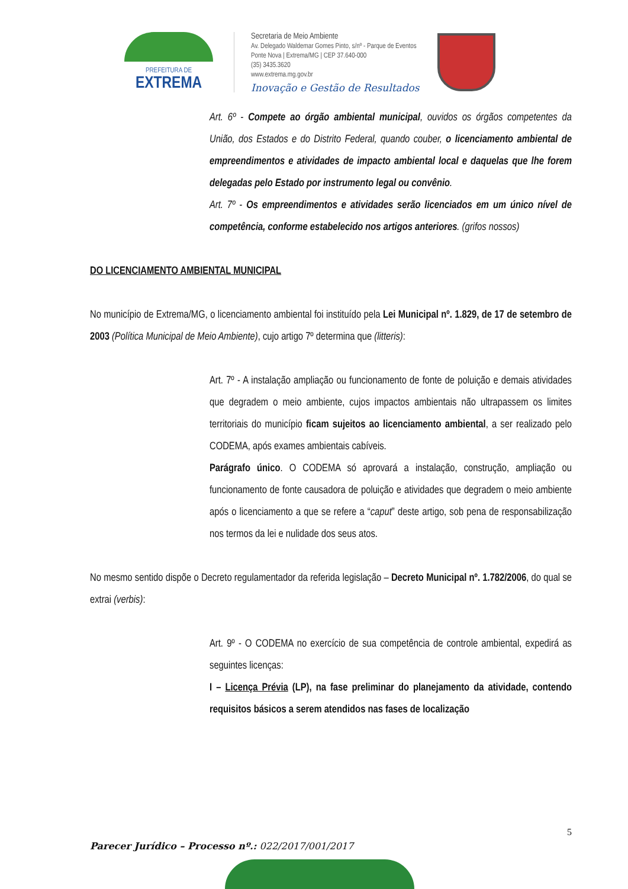PREFEITURA DE
EXTREMA
Secretaria de Meio Ambiente
Av. Delegado Waldemar Gomes Pinto, s/nº - Parque de Eventos
Ponte Nova | Extrema/MG | CEP 37.640-000
(35) 3435.3620
www.extrema.mg.gov.br
Inovação e Gestão de Resultados
Art. 6º - Compete ao órgão ambiental municipal, ouvidos os órgãos competentes da União, dos Estados e do Distrito Federal, quando couber, o licenciamento ambiental de empreendimentos e atividades de impacto ambiental local e daquelas que lhe forem delegadas pelo Estado por instrumento legal ou convênio.
Art. 7º - Os empreendimentos e atividades serão licenciados em um único nível de competência, conforme estabelecido nos artigos anteriores. (grifos nossos)
DO LICENCIAMENTO AMBIENTAL MUNICIPAL
No município de Extrema/MG, o licenciamento ambiental foi instituído pela Lei Municipal nº. 1.829, de 17 de setembro de 2003 (Política Municipal de Meio Ambiente), cujo artigo 7º determina que (litteris):
Art. 7º - A instalação ampliação ou funcionamento de fonte de poluição e demais atividades que degradem o meio ambiente, cujos impactos ambientais não ultrapassem os limites territoriais do município ficam sujeitos ao licenciamento ambiental, a ser realizado pelo CODEMA, após exames ambientais cabíveis.
Parágrafo único. O CODEMA só aprovará a instalação, construção, ampliação ou funcionamento de fonte causadora de poluição e atividades que degradem o meio ambiente após o licenciamento a que se refere a “caput” deste artigo, sob pena de responsabilização nos termos da lei e nulidade dos seus atos.
No mesmo sentido dispõe o Decreto regulamentador da referida legislação – Decreto Municipal nº. 1.782/2006, do qual se extrai (verbis):
Art. 9º - O CODEMA no exercício de sua competência de controle ambiental, expedirá as seguintes licenças:
I – Licença Prévia (LP), na fase preliminar do planejamento da atividade, contendo requisitos básicos a serem atendidos nas fases de localização
5
Parecer Jurídico – Processo nº.: 022/2017/001/2017